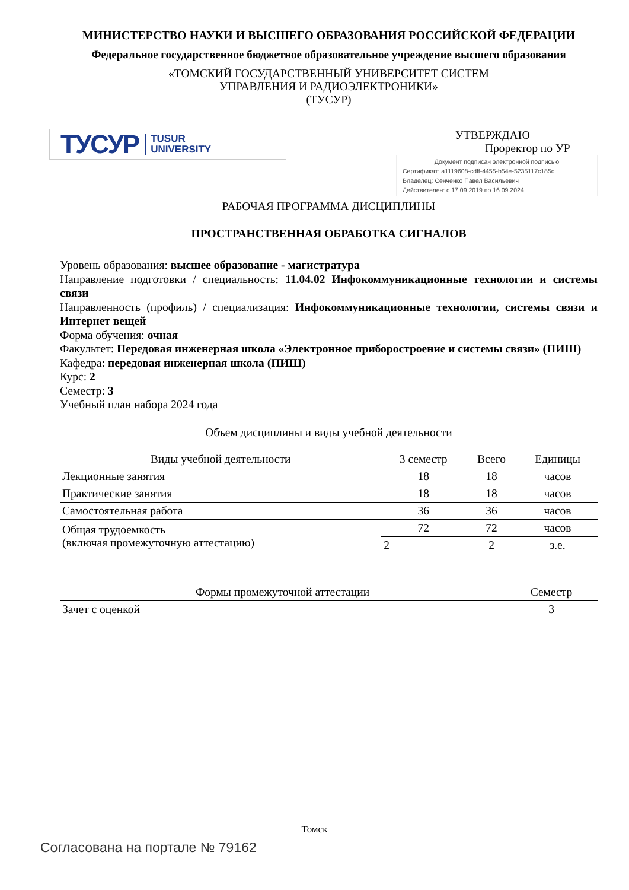МИНИСТЕРСТВО НАУКИ И ВЫСШЕГО ОБРАЗОВАНИЯ РОССИЙСКОЙ ФЕДЕРАЦИИ
Федеральное государственное бюджетное образовательное учреждение высшего образования
«ТОМСКИЙ ГОСУДАРСТВЕННЫЙ УНИВЕРСИТЕТ СИСТЕМ
УПРАВЛЕНИЯ И РАДИОЭЛЕКТРОНИКИ»
(ТУСУР)
ТУСУР TUSUR
UNIVERSITY
УТВЕРЖДАЮ
Проректор по УР
Документ подписан электронной подписью
Сертификат: a1119608-cdff-4455-b54e-5235117c185c
Владелец: Сенченко Павел Васильевич
Действителен: с 17.09.2019 по 16.09.2024
РАБОЧАЯ ПРОГРАММА ДИСЦИПЛИНЫ
ПРОСТРАНСТВЕННАЯ ОБРАБОТКА СИГНАЛОВ
Уровень образования: высшее образование - магистратура
Направление подготовки / специальность: 11.04.02 Инфокоммуникационные технологии и системы связи
Направленность (профиль) / специализация: Инфокоммуникационные технологии, системы связи и Интернет вещей
Форма обучения: очная
Факультет: Передовая инженерная школа «Электронное приборостроение и системы связи» (ПИШ)
Кафедра: передовая инженерная школа (ПИШ)
Курс: 2
Семестр: 3
Учебный план набора 2024 года
Объем дисциплины и виды учебной деятельности
| Виды учебной деятельности | 3 семестр | Всего | Единицы |
| --- | --- | --- | --- |
| Лекционные занятия | 18 | 18 | часов |
| Практические занятия | 18 | 18 | часов |
| Самостоятельная работа | 36 | 36 | часов |
| Общая трудоемкость (включая промежуточную аттестацию) | 72 | 72 | часов |
| | 2 | 2 | з.е. |
| Формы промежуточной аттестации | Семестр |
| --- | --- |
| Зачет с оценкой | 3 |
Томск
Согласована на портале № 79162